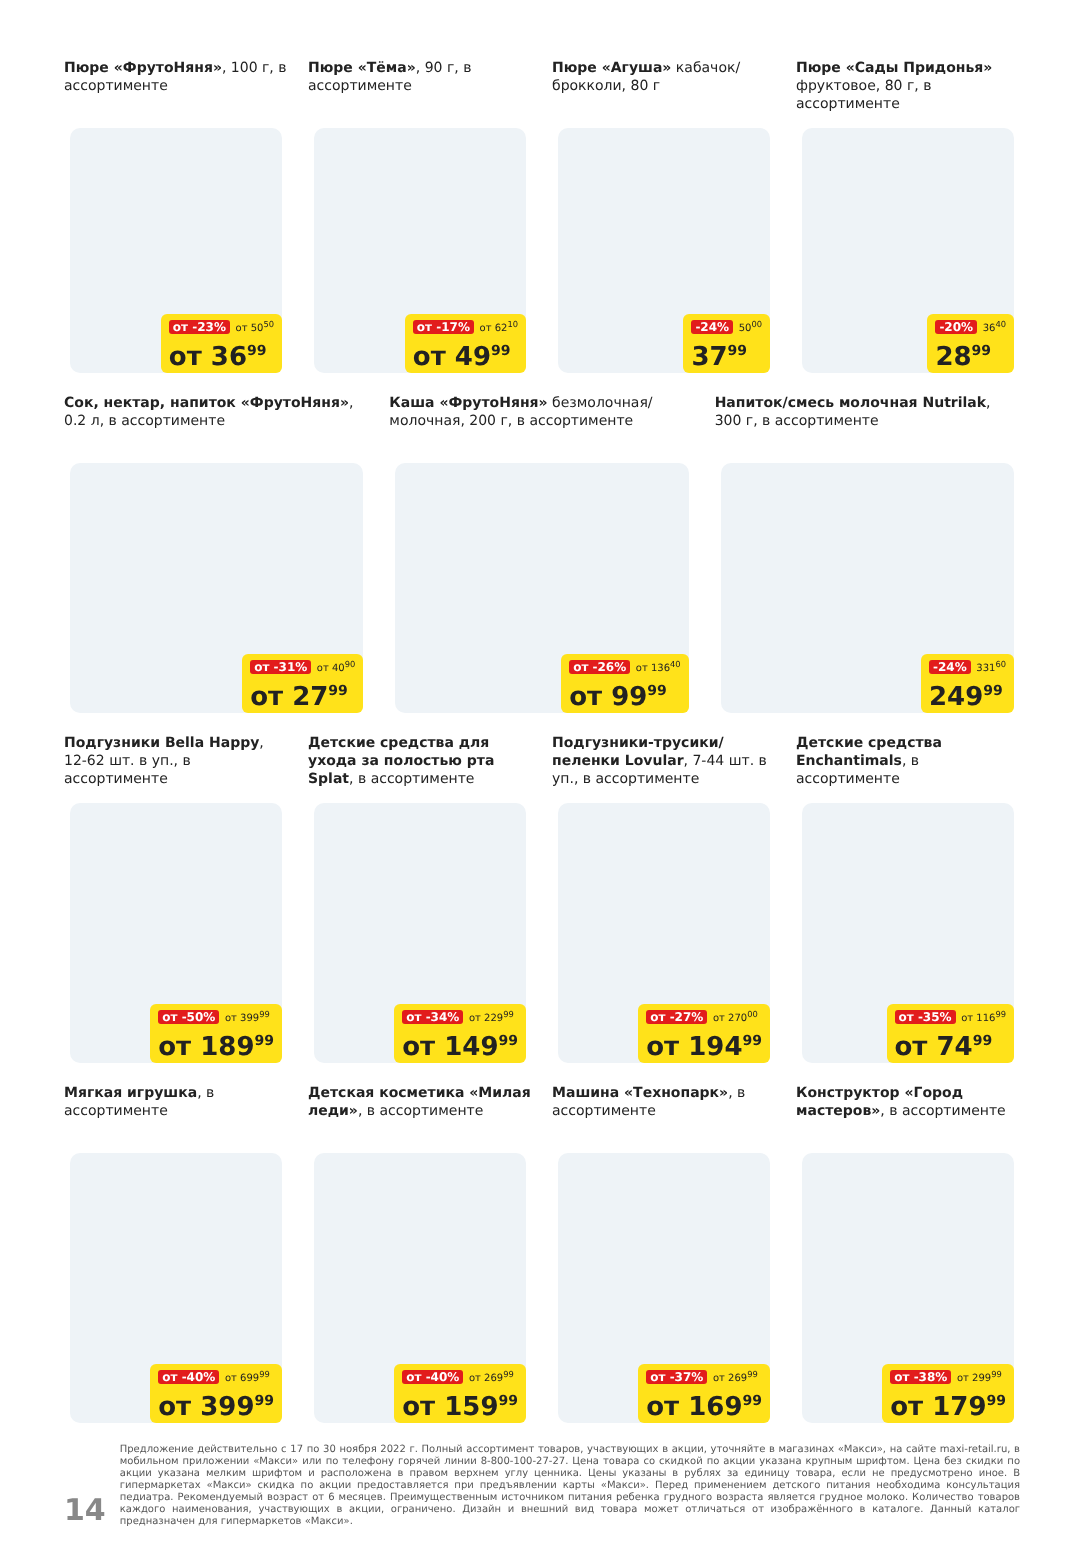Пюре «ФрутоНяня», 100 г, в ассортименте
от -23% от 50<sup>50</sup>
от 36<sup>99</sup>
Пюре «Тёма», 90 г, в ассортименте
от -17% от 62<sup>10</sup>
от 49<sup>99</sup>
Пюре «Агуша» кабачок/брокколи, 80 г
-24% 50<sup>00</sup>
37<sup>99</sup>
Пюре «Сады Придонья» фруктовое, 80 г, в ассортименте
-20% 36<sup>40</sup>
28<sup>99</sup>
Сок, нектар, напиток «ФрутоНяня», 0.2 л, в ассортименте
от -31% от 40<sup>90</sup>
от 27<sup>99</sup>
Каша «ФрутоНяня» безмолочная/молочная, 200 г, в ассортименте
от -26% от 136<sup>40</sup>
от 99<sup>99</sup>
Напиток/смесь молочная Nutrilak, 300 г, в ассортименте
-24% 331<sup>60</sup>
249<sup>99</sup>
Подгузники Bella Happy, 12-62 шт. в уп., в ассортименте
от -50% от 399<sup>99</sup>
от 189<sup>99</sup>
Детские средства для ухода за полостью рта Splat, в ассортименте
от -34% от 229<sup>99</sup>
от 149<sup>99</sup>
Подгузники-трусики/ пеленки Lovular, 7-44 шт. в уп., в ассортименте
от -27% от 270<sup>00</sup>
от 194<sup>99</sup>
Детские средства Enchantimals, в ассортименте
от -35% от 116<sup>99</sup>
от 74<sup>99</sup>
Мягкая игрушка, в ассортименте
от -40% от 699<sup>99</sup>
от 399<sup>99</sup>
Детская косметика «Милая леди», в ассортименте
от -40% от 269<sup>99</sup>
от 159<sup>99</sup>
Машина «Технопарк», в ассортименте
от -37% от 269<sup>99</sup>
от 169<sup>99</sup>
Конструктор «Город мастеров», в ассортименте
от -38% от 299<sup>99</sup>
от 179<sup>99</sup>
14
Предложение действительно с 17 по 30 ноября 2022 г. Полный ассортимент товаров, участвующих в акции, уточняйте в магазинах «Макси», на сайте maxi-retail.ru, в мобильном приложении «Макси» или по телефону горячей линии 8-800-100-27-27. Цена товара со скидкой по акции указана крупным шрифтом. Цена без скидки по акции указана мелким шрифтом и расположена в правом верхнем углу ценника. Цены указаны в рублях за единицу товара, если не предусмотрено иное. В гипермаркетах «Макси» скидка по акции предоставляется при предъявлении карты «Макси». Перед применением детского питания необходима консультация педиатра. Рекомендуемый возраст от 6 месяцев. Преимущественным источником питания ребенка грудного возраста является грудное молоко. Количество товаров каждого наименования, участвующих в акции, ограничено. Дизайн и внешний вид товара может отличаться от изображённого в каталоге. Данный каталог предназначен для гипермаркетов «Макси».